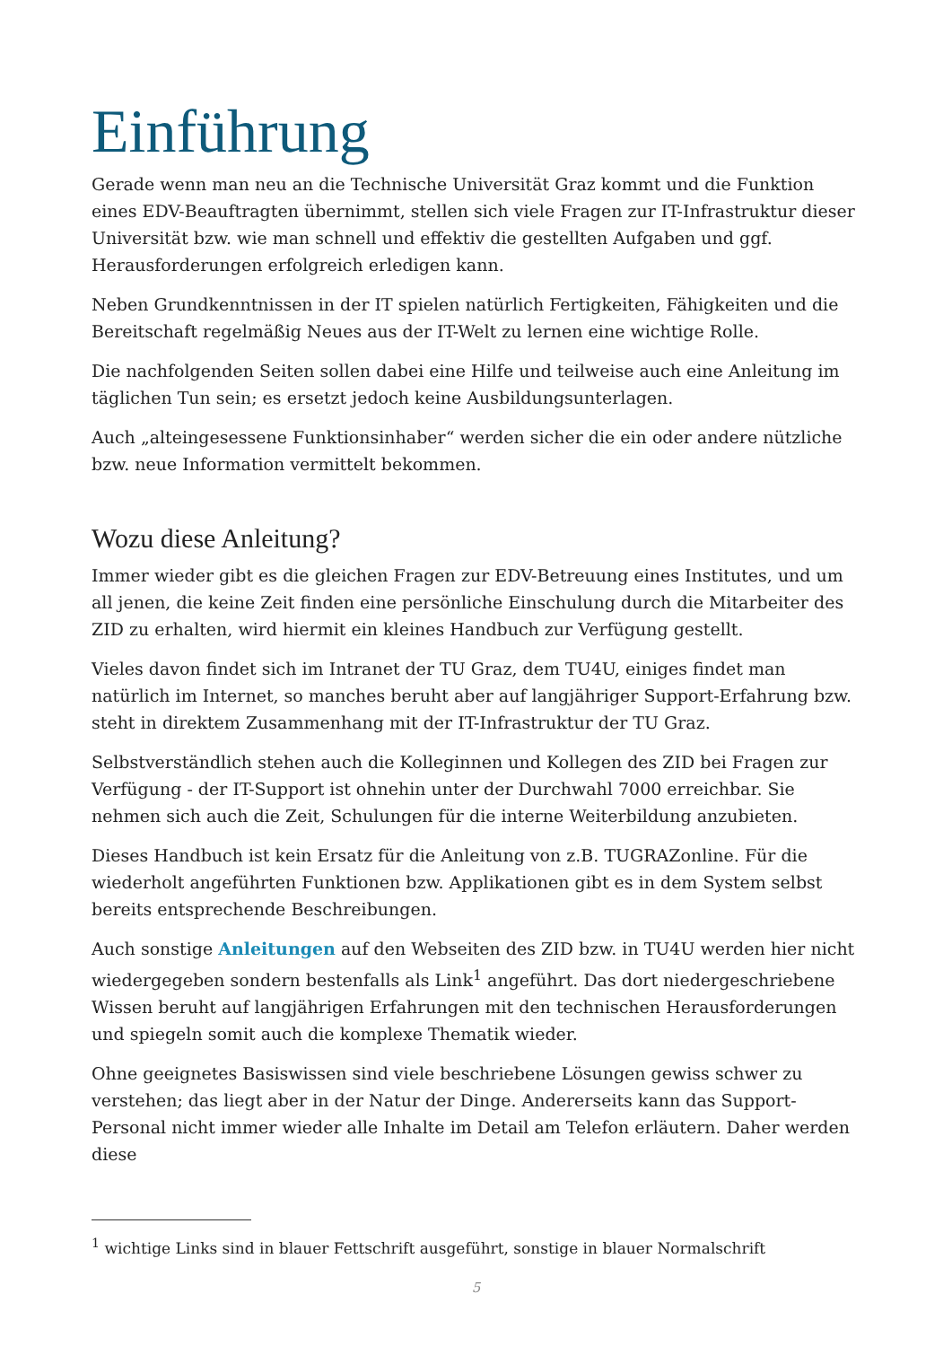Einführung
Gerade wenn man neu an die Technische Universität Graz kommt und die Funktion eines EDV-Beauftragten übernimmt, stellen sich viele Fragen zur IT-Infrastruktur dieser Universität bzw. wie man schnell und effektiv die gestellten Aufgaben und ggf. Herausforderungen erfolgreich erledigen kann.
Neben Grundkenntnissen in der IT spielen natürlich Fertigkeiten, Fähigkeiten und die Bereitschaft regelmäßig Neues aus der IT-Welt zu lernen eine wichtige Rolle.
Die nachfolgenden Seiten sollen dabei eine Hilfe und teilweise auch eine Anleitung im täglichen Tun sein; es ersetzt jedoch keine Ausbildungsunterlagen.
Auch „alteingesessene Funktionsinhaber“ werden sicher die ein oder andere nützliche bzw. neue Information vermittelt bekommen.
Wozu diese Anleitung?
Immer wieder gibt es die gleichen Fragen zur EDV-Betreuung eines Institutes, und um all jenen, die keine Zeit finden eine persönliche Einschulung durch die Mitarbeiter des ZID zu erhalten, wird hiermit ein kleines Handbuch zur Verfügung gestellt.
Vieles davon findet sich im Intranet der TU Graz, dem TU4U, einiges findet man natürlich im Internet, so manches beruht aber auf langjähriger Support-Erfahrung bzw. steht in direktem Zusammenhang mit der IT-Infrastruktur der TU Graz.
Selbstverständlich stehen auch die Kolleginnen und Kollegen des ZID bei Fragen zur Verfügung - der IT-Support ist ohnehin unter der Durchwahl 7000 erreichbar. Sie nehmen sich auch die Zeit, Schulungen für die interne Weiterbildung anzubieten.
Dieses Handbuch ist kein Ersatz für die Anleitung von z.B. TUGRAZonline. Für die wiederholt angeführten Funktionen bzw. Applikationen gibt es in dem System selbst bereits entsprechende Beschreibungen.
Auch sonstige Anleitungen auf den Webseiten des ZID bzw. in TU4U werden hier nicht wiedergegeben sondern bestenfalls als Link<sup>1</sup> angeführt. Das dort niedergeschriebene Wissen beruht auf langjährigen Erfahrungen mit den technischen Herausforderungen und spiegeln somit auch die komplexe Thematik wieder.
Ohne geeignetes Basiswissen sind viele beschriebene Lösungen gewiss schwer zu verstehen; das liegt aber in der Natur der Dinge. Andererseits kann das Support-Personal nicht immer wieder alle Inhalte im Detail am Telefon erläutern. Daher werden diese
<sup>1</sup> wichtige Links sind in blauer Fettschrift ausgeführt, sonstige in blauer Normalschrift
5